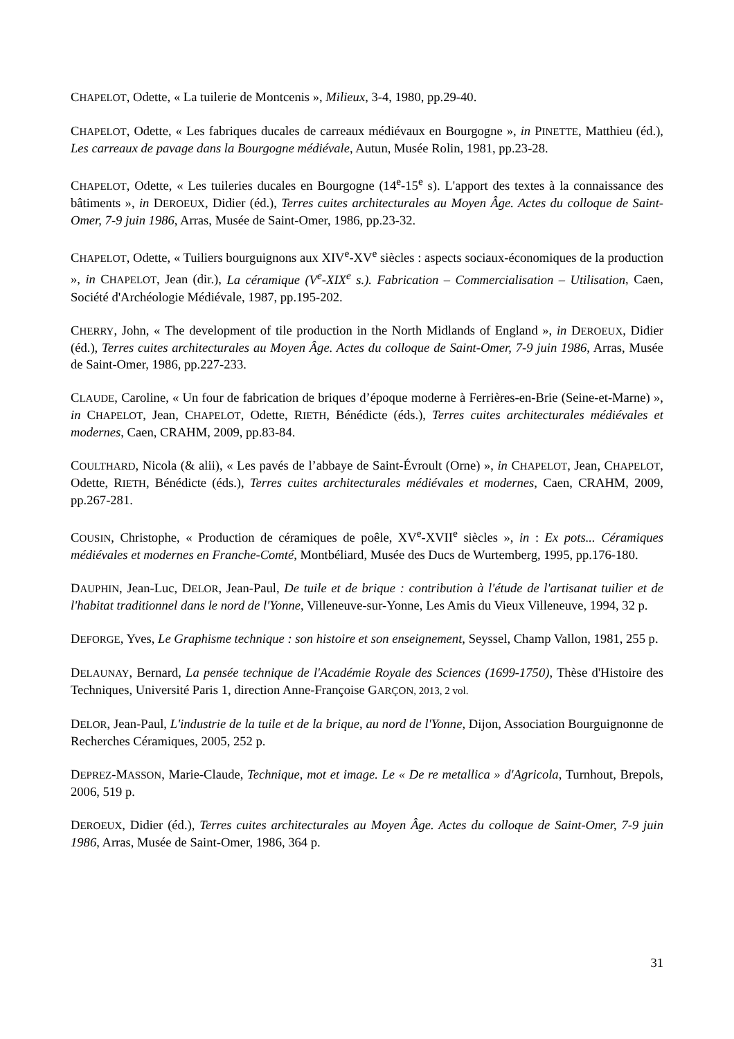CHAPELOT, Odette, « La tuilerie de Montcenis », Milieux, 3-4, 1980, pp.29-40.
CHAPELOT, Odette, « Les fabriques ducales de carreaux médiévaux en Bourgogne », in PINETTE, Matthieu (éd.), Les carreaux de pavage dans la Bourgogne médiévale, Autun, Musée Rolin, 1981, pp.23-28.
CHAPELOT, Odette, « Les tuileries ducales en Bourgogne (14<sup>e</sup>-15<sup>e</sup> s). L'apport des textes à la connaissance des bâtiments », in DEROEUX, Didier (éd.), Terres cuites architecturales au Moyen Âge. Actes du colloque de Saint-Omer, 7-9 juin 1986, Arras, Musée de Saint-Omer, 1986, pp.23-32.
CHAPELOT, Odette, « Tuiliers bourguignons aux XIV<sup>e</sup>-XV<sup>e</sup> siècles : aspects sociaux-économiques de la production », in CHAPELOT, Jean (dir.), La céramique (V<sup>e</sup>-XIX<sup>e</sup> s.). Fabrication – Commercialisation – Utilisation, Caen, Société d'Archéologie Médiévale, 1987, pp.195-202.
CHERRY, John, « The development of tile production in the North Midlands of England », in DEROEUX, Didier (éd.), Terres cuites architecturales au Moyen Âge. Actes du colloque de Saint-Omer, 7-9 juin 1986, Arras, Musée de Saint-Omer, 1986, pp.227-233.
CLAUDE, Caroline, « Un four de fabrication de briques d’époque moderne à Ferrières-en-Brie (Seine-et-Marne) », in CHAPELOT, Jean, CHAPELOT, Odette, RIETH, Bénédicte (éds.), Terres cuites architecturales médiévales et modernes, Caen, CRAHM, 2009, pp.83-84.
COULTHARD, Nicola (& alii), « Les pavés de l’abbaye de Saint-Évroult (Orne) », in CHAPELOT, Jean, CHAPELOT, Odette, RIETH, Bénédicte (éds.), Terres cuites architecturales médiévales et modernes, Caen, CRAHM, 2009, pp.267-281.
COUSIN, Christophe, « Production de céramiques de poêle, XV<sup>e</sup>-XVII<sup>e</sup> siècles », in : Ex pots... Céramiques médiévales et modernes en Franche-Comté, Montbéliard, Musée des Ducs de Wurtemberg, 1995, pp.176-180.
DAUPHIN, Jean-Luc, DELOR, Jean-Paul, De tuile et de brique : contribution à l'étude de l'artisanat tuilier et de l'habitat traditionnel dans le nord de l'Yonne, Villeneuve-sur-Yonne, Les Amis du Vieux Villeneuve, 1994, 32 p.
DEFORGE, Yves, Le Graphisme technique : son histoire et son enseignement, Seyssel, Champ Vallon, 1981, 255 p.
DELAUNAY, Bernard, La pensée technique de l'Académie Royale des Sciences (1699-1750), Thèse d'Histoire des Techniques, Université Paris 1, direction Anne-Françoise GARÇON, 2013, 2 vol.
DELOR, Jean-Paul, L'industrie de la tuile et de la brique, au nord de l'Yonne, Dijon, Association Bourguignonne de Recherches Céramiques, 2005, 252 p.
DEPREZ-MASSON, Marie-Claude, Technique, mot et image. Le « De re metallica » d'Agricola, Turnhout, Brepols, 2006, 519 p.
DEROEUX, Didier (éd.), Terres cuites architecturales au Moyen Âge. Actes du colloque de Saint-Omer, 7-9 juin 1986, Arras, Musée de Saint-Omer, 1986, 364 p.
31